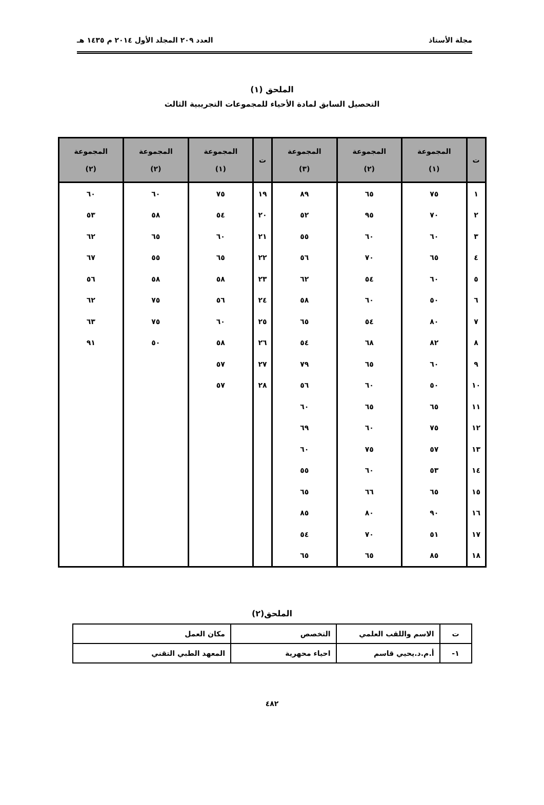مجلة الأستاذ العدد ٢٠٩ المجلد الأول ٢٠١٤ م ١٤٣٥ هـ
الملحق (١)
التحصيل السابق لمادة الأحياء للمجموعات التجريبية الثالث
| ت | المجموعة (١) | المجموعة (٢) | المجموعة (٣) | ت | المجموعة (١) | المجموعة (٢) | المجموعة (٢) |
| --- | --- | --- | --- | --- | --- | --- | --- |
| ١ | ٧٥ | ٦٥ | ٨٩ | ١٩ | ٧٥ | ٦٠ | ٦٠ |
| ٢ | ٧٠ | ٩٥ | ٥٢ | ٢٠ | ٥٤ | ٥٨ | ٥٣ |
| ٣ | ٦٠ | ٦٠ | ٥٥ | ٢١ | ٦٠ | ٦٥ | ٦٢ |
| ٤ | ٦٥ | ٧٠ | ٥٦ | ٢٢ | ٦٥ | ٥٥ | ٦٧ |
| ٥ | ٦٠ | ٥٤ | ٦٢ | ٢٣ | ٥٨ | ٥٨ | ٥٦ |
| ٦ | ٥٠ | ٦٠ | ٥٨ | ٢٤ | ٥٦ | ٧٥ | ٦٢ |
| ٧ | ٨٠ | ٥٤ | ٦٥ | ٢٥ | ٦٠ | ٧٥ | ٦٣ |
| ٨ | ٨٢ | ٦٨ | ٥٤ | ٢٦ | ٥٨ | ٥٠ | ٩١ |
| ٩ | ٦٠ | ٦٥ | ٧٩ | ٢٧ | ٥٧ | | |
| ١٠ | ٥٠ | ٦٠ | ٥٦ | ٢٨ | ٥٧ | | |
| ١١ | ٦٥ | ٦٥ | ٦٠ | | | | |
| ١٢ | ٧٥ | ٦٠ | ٦٩ | | | | |
| ١٣ | ٥٧ | ٧٥ | ٦٠ | | | | |
| ١٤ | ٥٣ | ٦٠ | ٥٥ | | | | |
| ١٥ | ٦٥ | ٦٦ | ٦٥ | | | | |
| ١٦ | ٩٠ | ٨٠ | ٨٥ | | | | |
| ١٧ | ٥١ | ٧٠ | ٥٤ | | | | |
| ١٨ | ٨٥ | ٦٥ | ٦٥ | | | | |
الملحق(٢)
| ت | الاسم واللقب العلمي | التخصص | مكان العمل |
| ١- | أ.م.د.يحيي قاسم | احياء محهرية | المعهد الطبي التقني |
٤٨٢